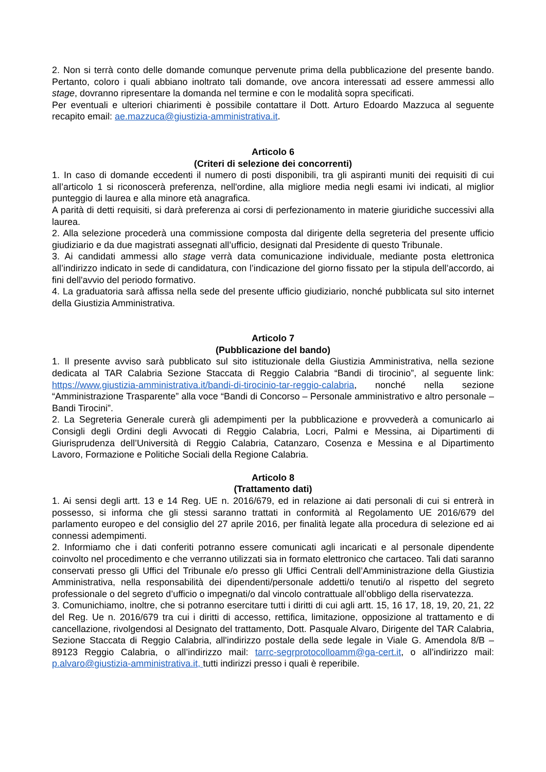2. Non si terrà conto delle domande comunque pervenute prima della pubblicazione del presente bando. Pertanto, coloro i quali abbiano inoltrato tali domande, ove ancora interessati ad essere ammessi allo stage, dovranno ripresentare la domanda nel termine e con le modalità sopra specificati.
Per eventuali e ulteriori chiarimenti è possibile contattare il Dott. Arturo Edoardo Mazzuca al seguente recapito email: ae.mazzuca@giustizia-amministrativa.it.
Articolo 6
(Criteri di selezione dei concorrenti)
1. In caso di domande eccedenti il numero di posti disponibili, tra gli aspiranti muniti dei requisiti di cui all’articolo 1 si riconoscerà preferenza, nell'ordine, alla migliore media negli esami ivi indicati, al miglior punteggio di laurea e alla minore età anagrafica.
A parità di detti requisiti, si darà preferenza ai corsi di perfezionamento in materie giuridiche successivi alla laurea.
2. Alla selezione procederà una commissione composta dal dirigente della segreteria del presente ufficio giudiziario e da due magistrati assegnati all’ufficio, designati dal Presidente di questo Tribunale.
3. Ai candidati ammessi allo stage verrà data comunicazione individuale, mediante posta elettronica all’indirizzo indicato in sede di candidatura, con l’indicazione del giorno fissato per la stipula dell’accordo, ai fini dell'avvio del periodo formativo.
4. La graduatoria sarà affissa nella sede del presente ufficio giudiziario, nonché pubblicata sul sito internet della Giustizia Amministrativa.
Articolo 7
(Pubblicazione del bando)
1. Il presente avviso sarà pubblicato sul sito istituzionale della Giustizia Amministrativa, nella sezione dedicata al TAR Calabria Sezione Staccata di Reggio Calabria “Bandi di tirocinio”, al seguente link: https://www.giustizia-amministrativa.it/bandi-di-tirocinio-tar-reggio-calabria, nonché nella sezione “Amministrazione Trasparente” alla voce “Bandi di Concorso – Personale amministrativo e altro personale – Bandi Tirocini”.
2. La Segreteria Generale curerà gli adempimenti per la pubblicazione e provvederà a comunicarlo ai Consigli degli Ordini degli Avvocati di Reggio Calabria, Locri, Palmi e Messina, ai Dipartimenti di Giurisprudenza dell’Università di Reggio Calabria, Catanzaro, Cosenza e Messina e al Dipartimento Lavoro, Formazione e Politiche Sociali della Regione Calabria.
Articolo 8
(Trattamento dati)
1. Ai sensi degli artt. 13 e 14 Reg. UE n. 2016/679, ed in relazione ai dati personali di cui si entrerà in possesso, si informa che gli stessi saranno trattati in conformità al Regolamento UE 2016/679 del parlamento europeo e del consiglio del 27 aprile 2016, per finalità legate alla procedura di selezione ed ai connessi adempimenti.
2. Informiamo che i dati conferiti potranno essere comunicati agli incaricati e al personale dipendente coinvolto nel procedimento e che verranno utilizzati sia in formato elettronico che cartaceo. Tali dati saranno conservati presso gli Uffici del Tribunale e/o presso gli Uffici Centrali dell’Amministrazione della Giustizia Amministrativa, nella responsabilità dei dipendenti/personale addetti/o tenuti/o al rispetto del segreto professionale o del segreto d’ufficio o impegnati/o dal vincolo contrattuale all’obbligo della riservatezza.
3. Comunichiamo, inoltre, che si potranno esercitare tutti i diritti di cui agli artt. 15, 16 17, 18, 19, 20, 21, 22 del Reg. Ue n. 2016/679 tra cui i diritti di accesso, rettifica, limitazione, opposizione al trattamento e di cancellazione, rivolgendosi al Designato del trattamento, Dott. Pasquale Alvaro, Dirigente del TAR Calabria, Sezione Staccata di Reggio Calabria, all'indirizzo postale della sede legale in Viale G. Amendola 8/B – 89123 Reggio Calabria, o all’indirizzo mail: tarrc-segrprotocolloamm@ga-cert.it, o all’indirizzo mail: p.alvaro@giustizia-amministrativa.it, tutti indirizzi presso i quali è reperibile.